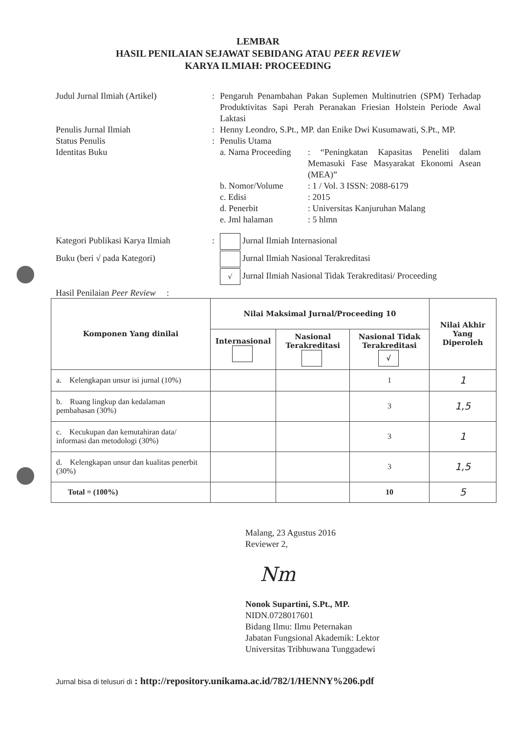LEMBAR
HASIL PENILAIAN SEJAWAT SEBIDANG ATAU PEER REVIEW
KARYA ILMIAH: PROCEEDING
Judul Jurnal Ilmiah (Artikel) : Pengaruh Penambahan Pakan Suplemen Multinutrien (SPM) Terhadap Produktivitas Sapi Perah Peranakan Friesian Holstein Periode Awal Laktasi
Penulis Jurnal Ilmiah : Henny Leondro, S.Pt., MP. dan Enike Dwi Kusumawati, S.Pt., MP.
Status Penulis : Penulis Utama
Identitas Buku a. Nama Proceeding
: “Peningkatan Kapasitas Peneliti dalam Memasuki Fase Masyarakat Ekonomi Asean (MEA)”
b. Nomor/Volume : 1 / Vol. 3 ISSN: 2088-6179
c. Edisi : 2015
d. Penerbit : Universitas Kanjuruhan Malang
e. Jml halaman : 5 hlmn
Kategori Publikasi Karya Ilmiah
: Jurnal Ilmiah Internasional
Buku (beri √ pada Kategori) Jurnal Ilmiah Nasional Terakreditasi
√ Jurnal Ilmiah Nasional Tidak Terakreditasi/ Proceeding
Hasil Penilaian Peer Review :
| Komponen Yang dinilai | Nilai Maksimal Jurnal/Proceeding 10 | | | Nilai Akhir Yang Diperoleh |
| --- | --- | --- | --- | --- |
| | Internasional | Nasional Terakreditasi | Nasional Tidak Terakreditasi √ | |
| a. Kelengkapan unsur isi jurnal (10%) | | | 1 | 1 |
| b. Ruang lingkup dan kedalaman pembahasan (30%) | | | 3 | 1,5 |
| c. Kecukupan dan kemutahiran data/ informasi dan metodologi (30%) | | | 3 | 1 |
| d. Kelengkapan unsur dan kualitas penerbit (30%) | | | 3 | 1,5 |
| Total = (100%) | | | 10 | 5 |
Malang, 23 Agustus 2016
Reviewer 2,
Nm
Nonok Supartini, S.Pt., MP.
NIDN.0728017601
Bidang Ilmu: Ilmu Peternakan
Jabatan Fungsional Akademik: Lektor
Universitas Tribhuwana Tunggadewi
Jurnal bisa di telusuri di : http://repository.unikama.ac.id/782/1/HENNY%206.pdf